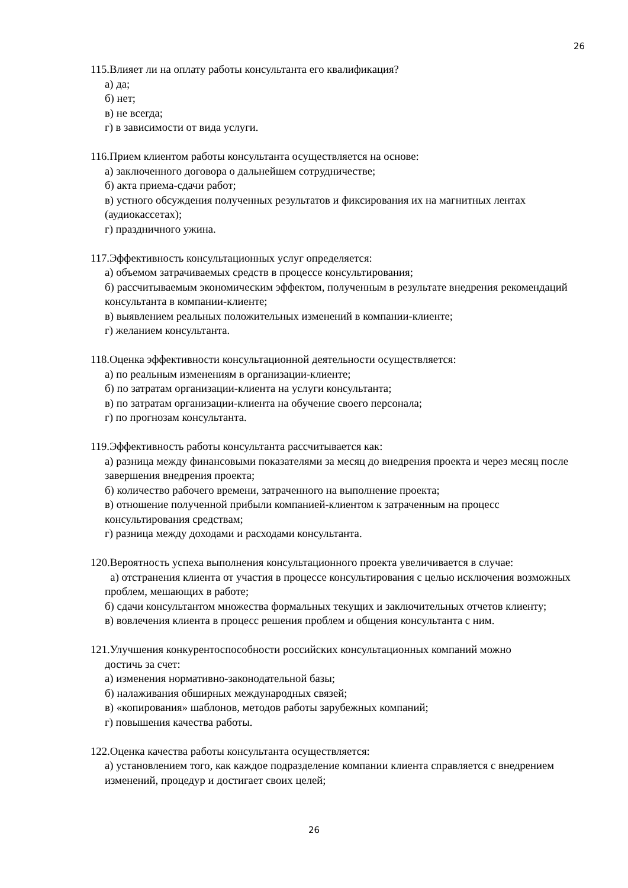26
115.Влияет ли на оплату работы консультанта его квалификация?
а) да;
б) нет;
в) не всегда;
г) в зависимости от вида услуги.
116.Прием клиентом работы консультанта осуществляется на основе:
а) заключенного договора о дальнейшем сотрудничестве;
б) акта приема-сдачи работ;
в) устного обсуждения полученных результатов и фиксирования их на магнитных лентах (аудиокассетах);
г) праздничного ужина.
117.Эффективность консультационных услуг определяется:
а) объемом затрачиваемых средств в процессе консультирования;
б) рассчитываемым экономическим эффектом, полученным в результате внедрения рекомендаций консультанта в компании-клиенте;
в) выявлением реальных положительных изменений в компании-клиенте;
г) желанием консультанта.
118.Оценка эффективности консультационной деятельности осуществляется:
а) по реальным изменениям в организации-клиенте;
б) по затратам организации-клиента на услуги консультанта;
в) по затратам организации-клиента на обучение своего персонала;
г) по прогнозам консультанта.
119.Эффективность работы консультанта рассчитывается как:
а) разница между финансовыми показателями за месяц до внедрения проекта и через месяц после завершения внедрения проекта;
б) количество рабочего времени, затраченного на выполнение проекта;
в) отношение полученной прибыли компанией-клиентом к затраченным на процесс консультирования средствам;
г) разница между доходами и расходами консультанта.
120.Вероятность успеха выполнения консультационного проекта увеличивается в случае:
а) отстранения клиента от участия в процессе консультирования с целью исключения возможных проблем, мешающих в работе;
б) сдачи консультантом множества формальных текущих и заключительных отчетов клиенту;
в) вовлечения клиента в процесс решения проблем и общения консультанта с ним.
121.Улучшения конкурентоспособности российских консультационных компаний можно
достичь за счет:
а) изменения нормативно-законодательной базы;
б) налаживания обширных международных связей;
в) «копирования» шаблонов, методов работы зарубежных компаний;
г) повышения качества работы.
122.Оценка качества работы консультанта осуществляется:
а) установлением того, как каждое подразделение компании клиента справляется с внедрением изменений, процедур и достигает своих целей;
26